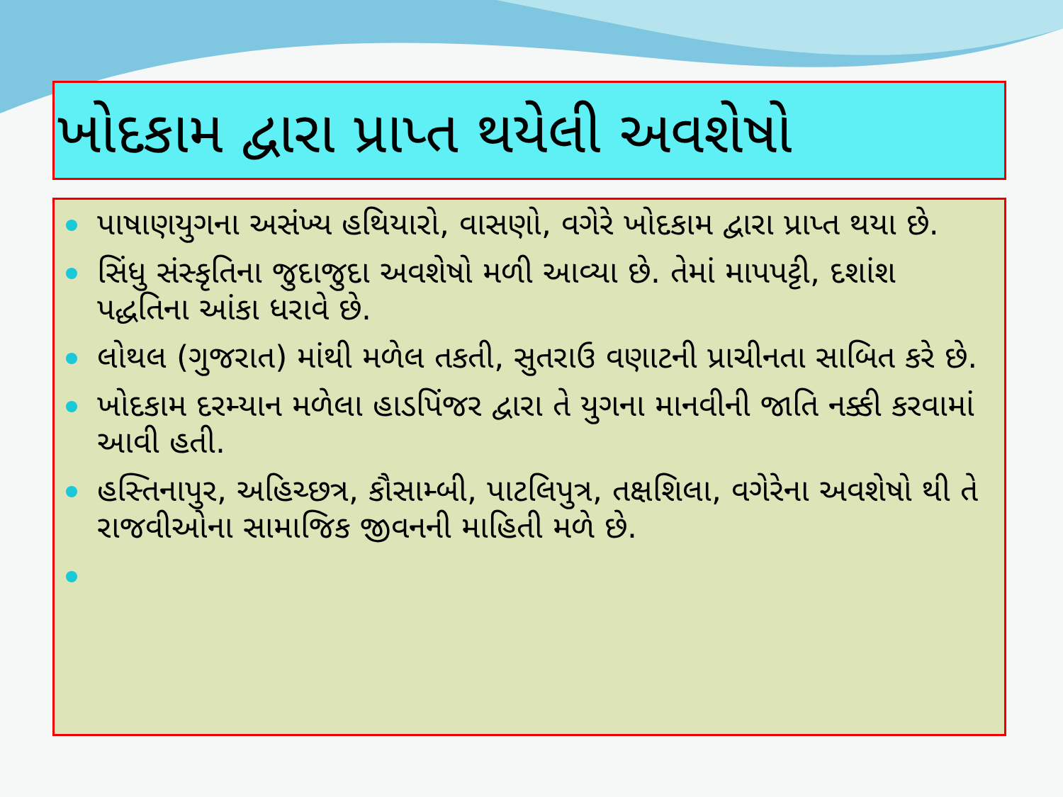ખોદકામ દ્વારા પ્રાપ્ત થયેલી અવશેષો
પાષાણયુગના અસંખ્ય હથિયારો, વાસણો, વગેરે ખોદકામ દ્વારા પ્રાપ્ત થયા છે.
સિંધુ સંસ્કૃતિના જુદાજુદા અવશેષો મળી આવ્યા છે. તેમાં માપપટ્ટી, દશાંશ પદ્ધતિના આંકા ધરાવે છે.
લોથલ (ગુજરાત) માંથી મળેલ તકતી, સુતરાઉ વણાટની પ્રાચીનતા સાબિત કરે છે.
ખોદકામ દરમ્યાન મળેલા હાડપિંજર દ્વારા તે યુગના માનવીની જાતિ નક્કી કરવામાં આવી હતી.
હસ્તિનાપુર, અહિચ્છત્ર, કૌસામ્બી, પાટલિપુત્ર, તક્ષશિલા, વગેરેના અવશેષો થી તે રાજવીઓના સામાજિક જીવનની માહિતી મળે છે.